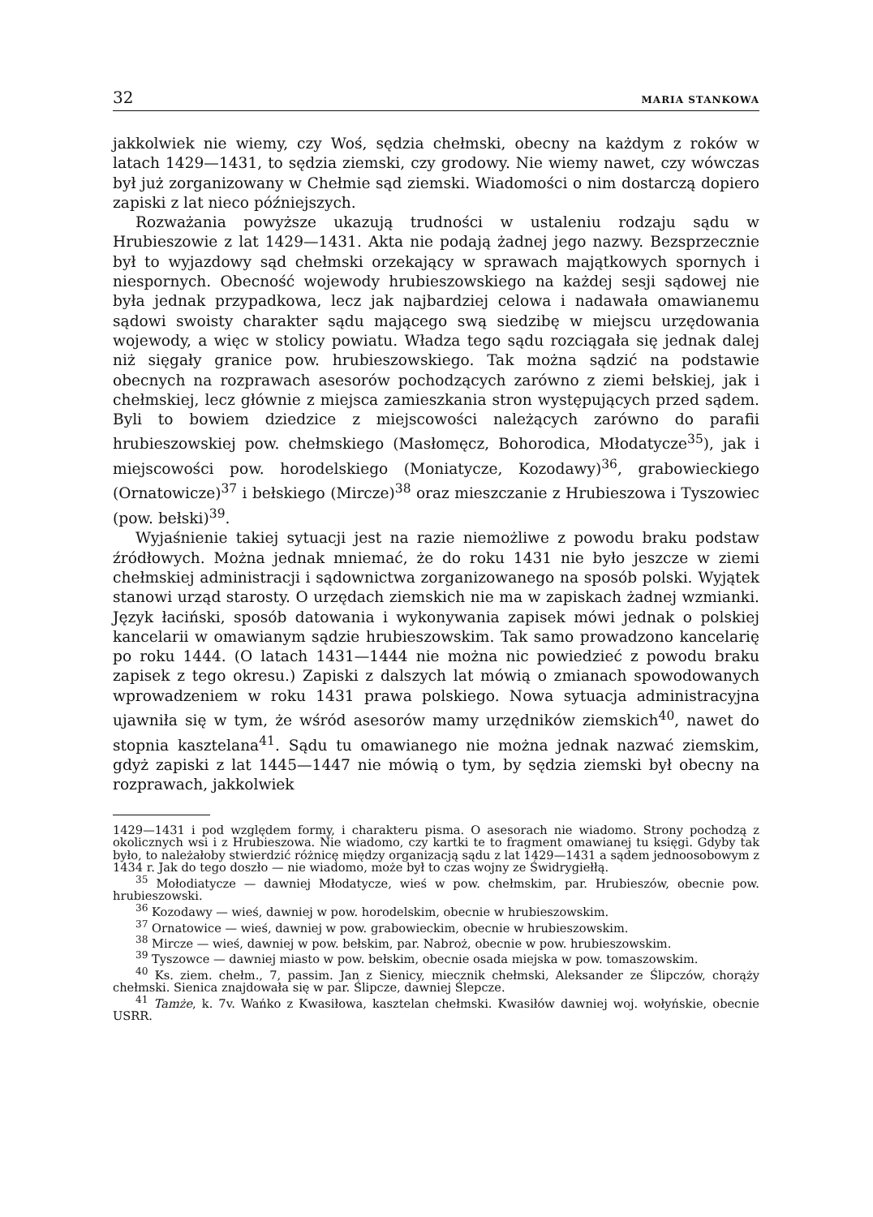32 MARIA STANKOWA
jakkolwiek nie wiemy, czy Woś, sędzia chełmski, obecny na każdym z roków w latach 1429—1431, to sędzia ziemski, czy grodowy. Nie wiemy nawet, czy wówczas był już zorganizowany w Chełmie sąd ziemski. Wiadomości o nim dostarczą dopiero zapiski z lat nieco późniejszych.
Rozważania powyższe ukazują trudności w ustaleniu rodzaju sądu w Hrubieszowie z lat 1429—1431. Akta nie podają żadnej jego nazwy. Bezsprzecznie był to wyjazdowy sąd chełmski orzekający w sprawach majątkowych spornych i niespornych. Obecność wojewody hrubieszowskiego na każdej sesji sądowej nie była jednak przypadkowa, lecz jak najbardziej celowa i nadawała omawianemu sądowi swoisty charakter sądu mającego swą siedzibę w miejscu urzędowania wojewody, a więc w stolicy powiatu. Władza tego sądu rozciągała się jednak dalej niż sięgały granice pow. hrubieszowskiego. Tak można sądzić na podstawie obecnych na rozprawach asesorów pochodzących zarówno z ziemi bełskiej, jak i chełmskiej, lecz głównie z miejsca zamieszkania stron występujących przed sądem. Byli to bowiem dziedzice z miejscowości należących zarówno do parafii hrubieszowskiej pow. chełmskiego (Masłomęcz, Bohorodica, Młodatycze<sup>35</sup>), jak i miejscowości pow. horodelskiego (Moniatycze, Kozodawy)<sup>36</sup>, grabowieckiego (Ornatowicze)<sup>37</sup> i bełskiego (Mircze)<sup>38</sup> oraz mieszczanie z Hrubieszowa i Tyszowiec (pow. bełski)<sup>39</sup>.
Wyjaśnienie takiej sytuacji jest na razie niemożliwe z powodu braku podstaw źródłowych. Można jednak mniemać, że do roku 1431 nie było jeszcze w ziemi chełmskiej administracji i sądownictwa zorganizowanego na sposób polski. Wyjątek stanowi urząd starosty. O urzędach ziemskich nie ma w zapiskach żadnej wzmianki. Język łaciński, sposób datowania i wykonywania zapisek mówi jednak o polskiej kancelarii w omawianym sądzie hrubieszowskim. Tak samo prowadzono kancelarię po roku 1444. (O latach 1431—1444 nie można nic powiedzieć z powodu braku zapisek z tego okresu.) Zapiski z dalszych lat mówią o zmianach spowodowanych wprowadzeniem w roku 1431 prawa polskiego. Nowa sytuacja administracyjna ujawniła się w tym, że wśród asesorów mamy urzędników ziemskich<sup>40</sup>, nawet do stopnia kasztelana<sup>41</sup>. Sądu tu omawianego nie można jednak nazwać ziemskim, gdyż zapiski z lat 1445—1447 nie mówią o tym, by sędzia ziemski był obecny na rozprawach, jakkolwiek
1429—1431 i pod względem formy, i charakteru pisma. O asesorach nie wiadomo. Strony pochodzą z okolicznych wsi i z Hrubieszowa. Nie wiadomo, czy kartki te to fragment omawianej tu księgi. Gdyby tak było, to należałoby stwierdzić różnicę między organizacją sądu z lat 1429—1431 a sądem jednoosobowym z 1434 r. Jak do tego doszło — nie wiadomo, może był to czas wojny ze Świdrygiełłą.
<sup>35</sup> Mołodiatycze — dawniej Młodatycze, wieś w pow. chełmskim, par. Hrubieszów, obecnie pow. hrubieszowski.
<sup>36</sup> Kozodawy — wieś, dawniej w pow. horodelskim, obecnie w hrubieszowskim.
<sup>37</sup> Ornatowice — wieś, dawniej w pow. grabowieckim, obecnie w hrubieszowskim.
<sup>38</sup> Mircze — wieś, dawniej w pow. bełskim, par. Nabroż, obecnie w pow. hrubieszowskim.
<sup>39</sup> Tyszowce — dawniej miasto w pow. bełskim, obecnie osada miejska w pow. tomaszowskim.
<sup>40</sup> Ks. ziem. chełm., 7, passim. Jan z Sienicy, miecznik chełmski, Aleksander ze Ślipczów, chorąży chełmski. Sienica znajdowała się w par. Ślipcze, dawniej Ślepcze.
<sup>41</sup> Tamże, k. 7v. Wańko z Kwasiłowa, kasztelan chełmski. Kwasiłów dawniej woj. wołyńskie, obecnie USRR.